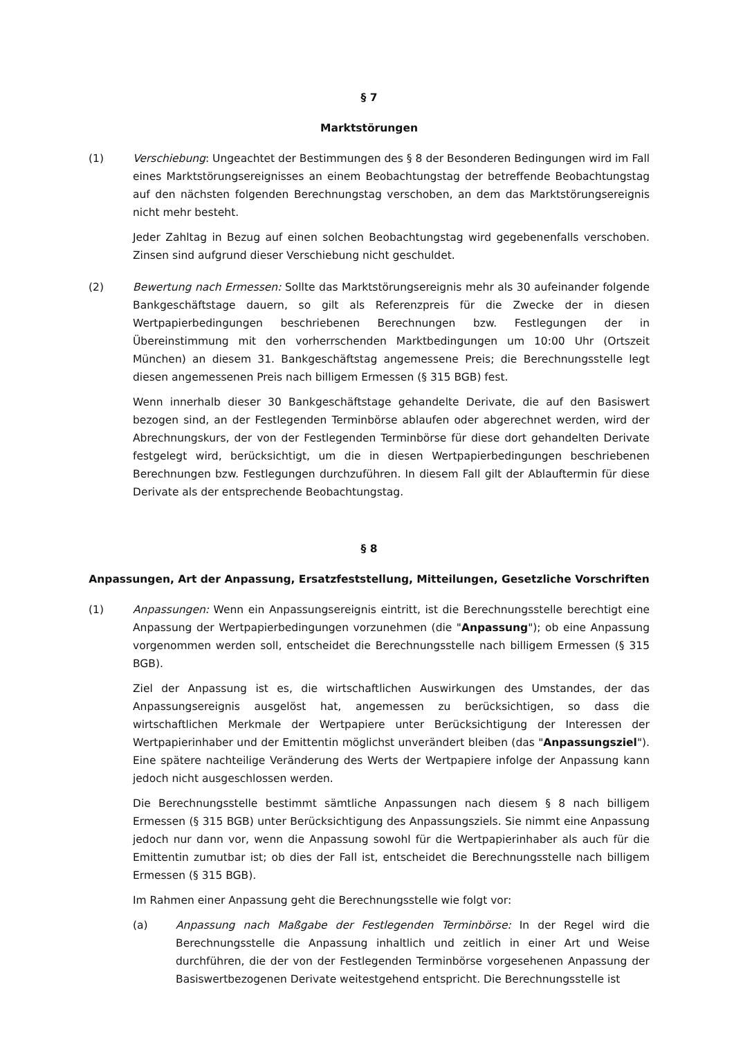§ 7
Marktstörungen
(1) Verschiebung: Ungeachtet der Bestimmungen des § 8 der Besonderen Bedingungen wird im Fall eines Marktstörungsereignisses an einem Beobachtungstag der betreffende Beobachtungstag auf den nächsten folgenden Berechnungstag verschoben, an dem das Marktstörungsereignis nicht mehr besteht.
Jeder Zahltag in Bezug auf einen solchen Beobachtungstag wird gegebenenfalls verschoben. Zinsen sind aufgrund dieser Verschiebung nicht geschuldet.
(2) Bewertung nach Ermessen: Sollte das Marktstörungsereignis mehr als 30 aufeinander folgende Bankgeschäftstage dauern, so gilt als Referenzpreis für die Zwecke der in diesen Wertpapierbedingungen beschriebenen Berechnungen bzw. Festlegungen der in Übereinstimmung mit den vorherrschenden Marktbedingungen um 10:00 Uhr (Ortszeit München) an diesem 31. Bankgeschäftstag angemessene Preis; die Berechnungsstelle legt diesen angemessenen Preis nach billigem Ermessen (§ 315 BGB) fest.
Wenn innerhalb dieser 30 Bankgeschäftstage gehandelte Derivate, die auf den Basiswert bezogen sind, an der Festlegenden Terminbörse ablaufen oder abgerechnet werden, wird der Abrechnungskurs, der von der Festlegenden Terminbörse für diese dort gehandelten Derivate festgelegt wird, berücksichtigt, um die in diesen Wertpapierbedingungen beschriebenen Berechnungen bzw. Festlegungen durchzuführen. In diesem Fall gilt der Ablauftermin für diese Derivate als der entsprechende Beobachtungstag.
§ 8
Anpassungen, Art der Anpassung, Ersatzfeststellung, Mitteilungen, Gesetzliche Vorschriften
(1) Anpassungen: Wenn ein Anpassungsereignis eintritt, ist die Berechnungsstelle berechtigt eine Anpassung der Wertpapierbedingungen vorzunehmen (die "Anpassung"); ob eine Anpassung vorgenommen werden soll, entscheidet die Berechnungsstelle nach billigem Ermessen (§ 315 BGB).
Ziel der Anpassung ist es, die wirtschaftlichen Auswirkungen des Umstandes, der das Anpassungsereignis ausgelöst hat, angemessen zu berücksichtigen, so dass die wirtschaftlichen Merkmale der Wertpapiere unter Berücksichtigung der Interessen der Wertpapierinhaber und der Emittentin möglichst unverändert bleiben (das "Anpassungsziel"). Eine spätere nachteilige Veränderung des Werts der Wertpapiere infolge der Anpassung kann jedoch nicht ausgeschlossen werden.
Die Berechnungsstelle bestimmt sämtliche Anpassungen nach diesem § 8 nach billigem Ermessen (§ 315 BGB) unter Berücksichtigung des Anpassungsziels. Sie nimmt eine Anpassung jedoch nur dann vor, wenn die Anpassung sowohl für die Wertpapierinhaber als auch für die Emittentin zumutbar ist; ob dies der Fall ist, entscheidet die Berechnungsstelle nach billigem Ermessen (§ 315 BGB).
Im Rahmen einer Anpassung geht die Berechnungsstelle wie folgt vor:
(a) Anpassung nach Maßgabe der Festlegenden Terminbörse: In der Regel wird die Berechnungsstelle die Anpassung inhaltlich und zeitlich in einer Art und Weise durchführen, die der von der Festlegenden Terminbörse vorgesehenen Anpassung der Basiswertbezogenen Derivate weitestgehend entspricht. Die Berechnungsstelle ist